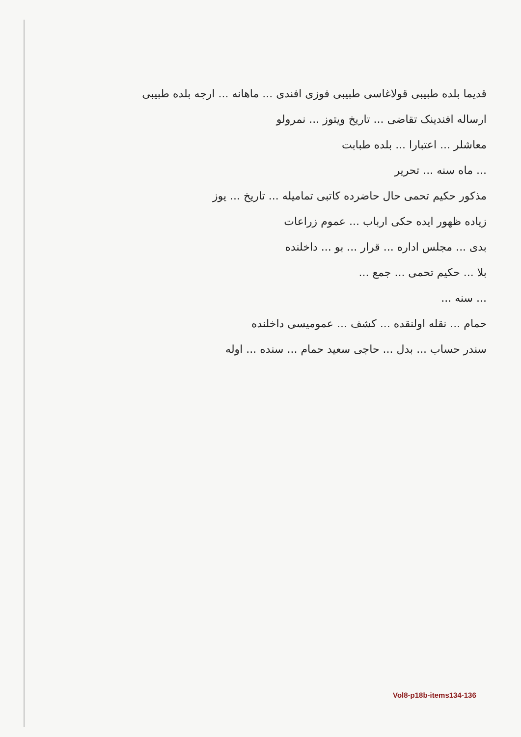قدیما بلده طبیبی قولاغاسی طبیبی فوزی افندی ... ماهانه ... ارجه بلده طبیبی
ارساله افندینک تقاضی ... تاریخ ویتوز ... نمرولو
معاشلر ... اعتبارا ... بلده طبابت
... ماه سنه ... تحریر
مذکور حکیم تحمی حال حاضرده کاتبی تمامیله ... تاریخ ... یوز
زیاده ظهور ایده حکی ارباب ... عموم زراعات
بدی ... مجلس اداره ... قرار ... بو ... داخلنده
بلا ... حکیم تحمی ... جمع ...
... سنه ...
حمام ... نقله اولنقده ... کشف ... عمومیسی داخلنده
سندر حساب ... بدل ... حاجی سعید حمام ... سنده ... اوله
Vol8-p18b-items134-136